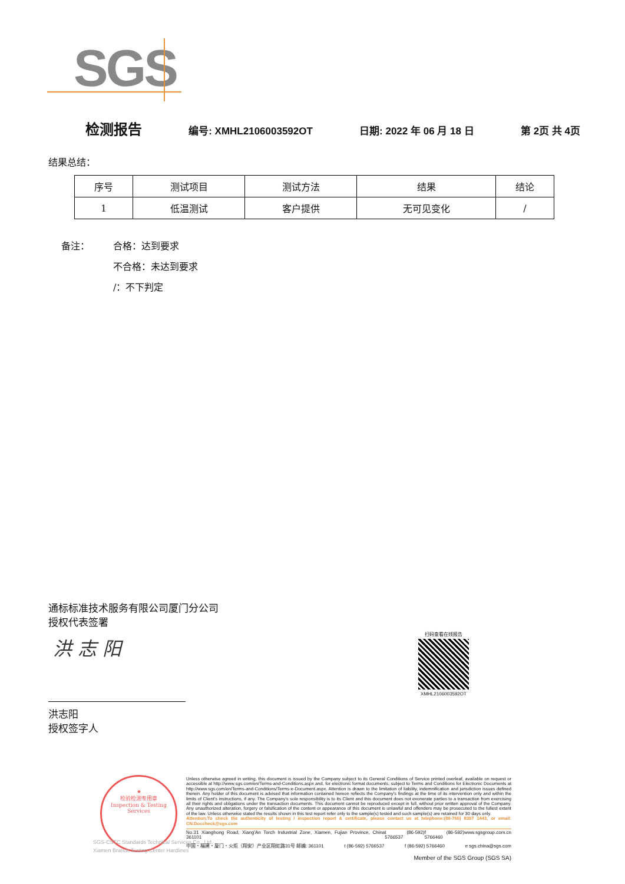SGS
检测报告 编号: XMHL2106003592OT 日期: 2022 年 06 月 18 日 第 2页 共 4页
结果总结：
| 序号 | 测试项目 | 测试方法 | 结果 | 结论 |
| --- | --- | --- | --- | --- |
| 1 | 低温测试 | 客户提供 | 无可见变化 | / |
备注： 合格：达到要求
不合格：未达到要求
/：不下判定
通标标准技术服务有限公司厦门分公司
授权代表签署
洪 志 阳
扫码查看在线报告
XMHL2106003592OT
洪志阳
授权签字人
★
检验检测专用章
Inspection & Testing Services
SGS-CSTC Standards Technical Services Co., Ltd.
Xiamen Branch Testing Center Hardlines
Unless otherwise agreed in writing, this document is issued by the Company subject to its General Conditions of Service printed overleaf, available on request or accessible at http://www.sgs.com/en/Terms-and-Conditions.aspx and, for electronic format documents, subject to Terms and Conditions for Electronic Documents at http://www.sgs.com/en/Terms-and-Conditions/Terms-e-Document.aspx. Attention is drawn to the limitation of liability, indemnification and jurisdiction issues defined therein. Any holder of this document is advised that information contained hereon reflects the Company's findings at the time of its intervention only and within the limits of Client's instructions, if any. The Company's sole responsibility is to its Client and this document does not exonerate parties to a transaction from exercising all their rights and obligations under the transaction documents. This document cannot be reproduced except in full, without prior written approval of the Company. Any unauthorized alteration, forgery or falsification of the content or appearance of this document is unlawful and offenders may be prosecuted to the fullest extent of the law. Unless otherwise stated the results shown in this test report refer only to the sample(s) tested and such sample(s) are retained for 30 days only.
Attention:To check the authenticity of testing / inspection report & certificate, please contact us at telephone:(86-755) 8307 1443, or email: CN.Doccheck@sgs.com
No.31 Xianghong Road, Xiang'An Torch Industrial Zone, Xiamen, Fujian Province, China 361101 t (86-592) 5766537 f (86-592) 5766460 www.sgsgroup.com.cn
中国・福建・厦门・火炬（翔安）产业区翔虹路31号 邮编: 361101 t (86-592) 5766537 f (86-592) 5766460 e sgs.china@sgs.com
Member of the SGS Group (SGS SA)